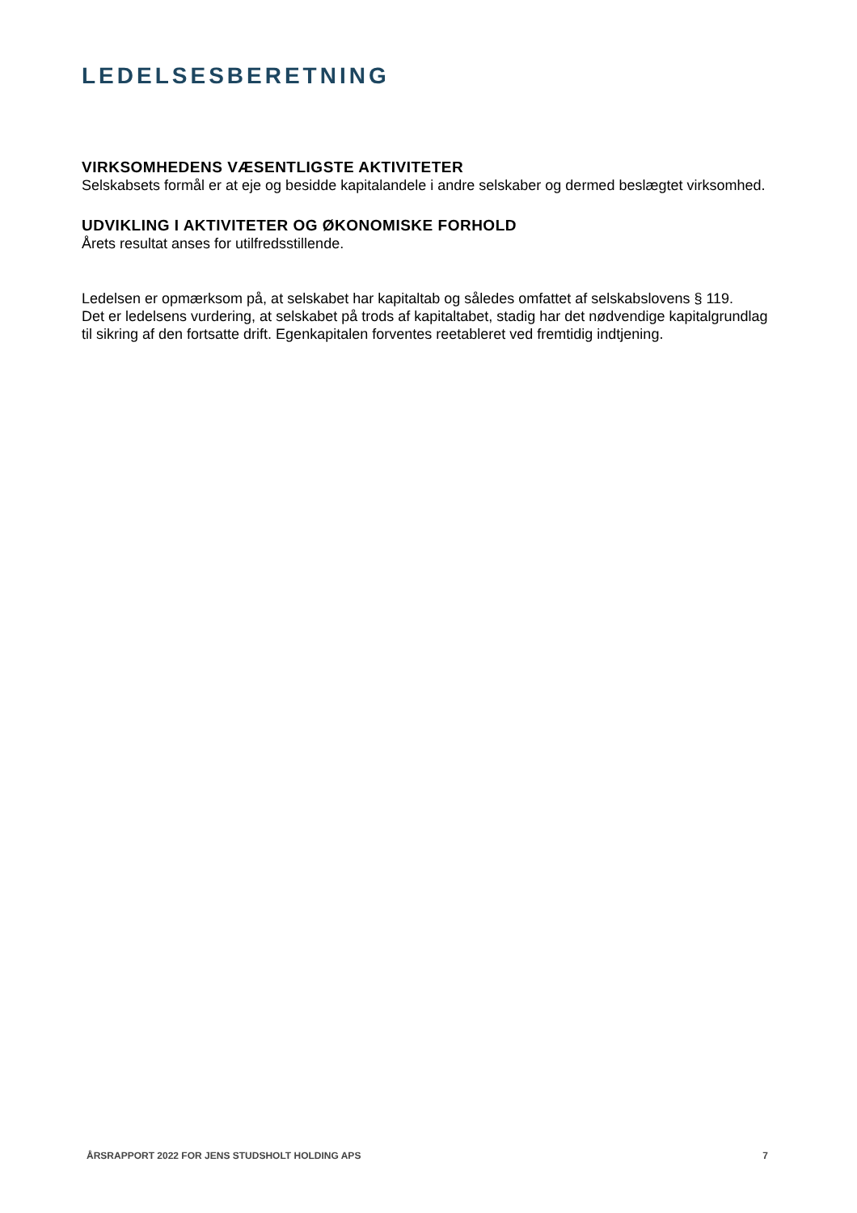LEDELSESBERETNING
VIRKSOMHEDENS VÆSENTLIGSTE AKTIVITETER
Selskabsets formål er at eje og besidde kapitalandele i andre selskaber og dermed beslægtet virksomhed.
UDVIKLING I AKTIVITETER OG ØKONOMISKE FORHOLD
Årets resultat anses for utilfredsstillende.
Ledelsen er opmærksom på, at selskabet har kapitaltab og således omfattet af selskabslovens § 119.
Det er ledelsens vurdering, at selskabet på trods af kapitaltabet, stadig har det nødvendige kapitalgrundlag til sikring af den fortsatte drift. Egenkapitalen forventes reetableret ved fremtidig indtjening.
ÅRSRAPPORT 2022 FOR JENS STUDSHOLT HOLDING APS 7